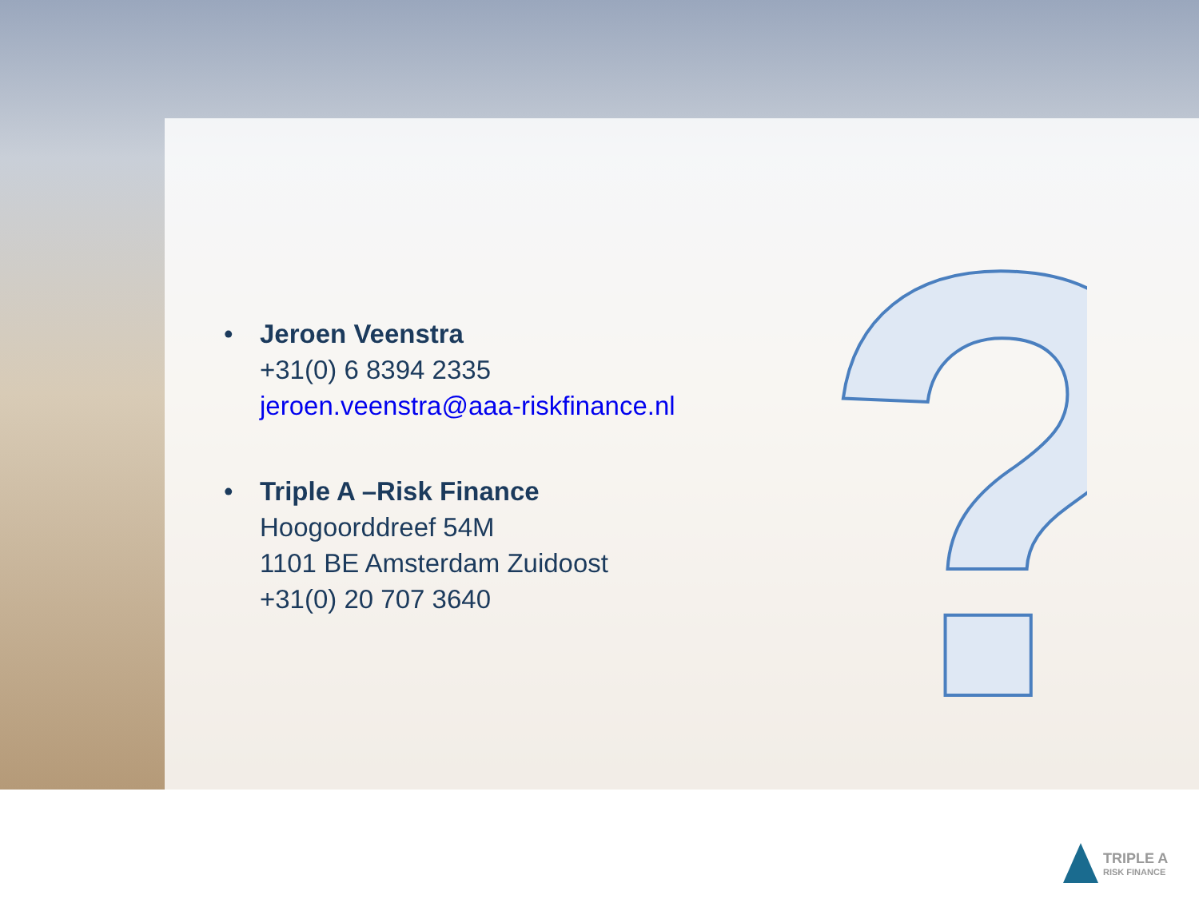?
• Jeroen Veenstra
+31(0) 6 8394 2335
jeroen.veenstra@aaa-riskfinance.nl
• Triple A –Risk Finance
Hoogoorddreef 54M
1101 BE Amsterdam Zuidoost
+31(0) 20 707 3640
TRIPLE A
RISK FINANCE